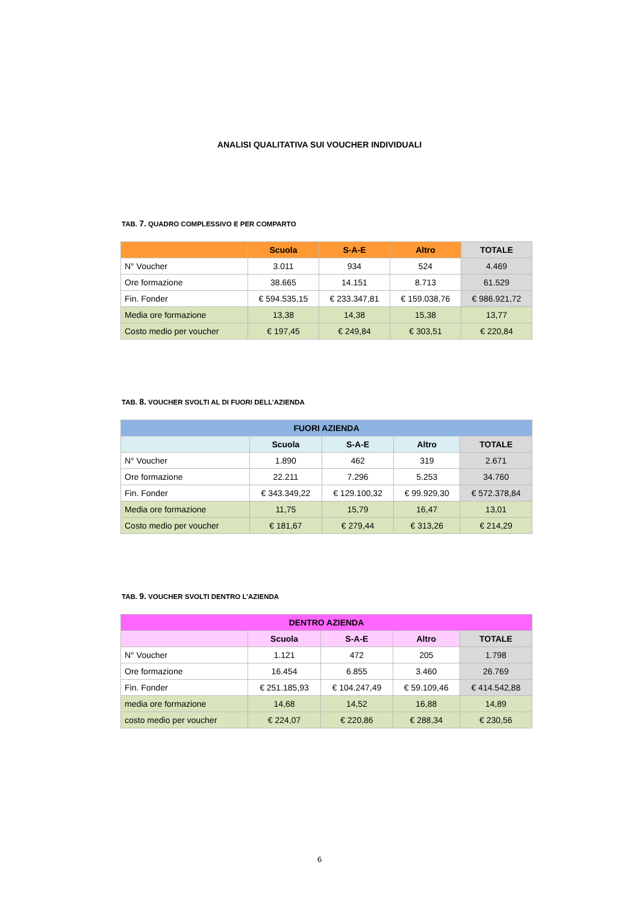ANALISI QUALITATIVA SUI VOUCHER INDIVIDUALI
TAB. 7. QUADRO COMPLESSIVO E PER COMPARTO
| | Scuola | S-A-E | Altro | TOTALE |
| --- | --- | --- | --- | --- |
| N° Voucher | 3.011 | 934 | 524 | 4.469 |
| Ore formazione | 38.665 | 14.151 | 8.713 | 61.529 |
| Fin. Fonder | € 594.535,15 | € 233.347,81 | € 159.038,76 | € 986.921,72 |
| Media ore formazione | 13,38 | 14,38 | 15,38 | 13,77 |
| Costo medio per voucher | € 197,45 | € 249,84 | € 303,51 | € 220,84 |
TAB. 8. VOUCHER SVOLTI AL DI FUORI DELL’AZIENDA
| FUORI AZIENDA | | | | |
| --- | --- | --- | --- | --- |
| | Scuola | S-A-E | Altro | TOTALE |
| N° Voucher | 1.890 | 462 | 319 | 2.671 |
| Ore formazione | 22.211 | 7.296 | 5.253 | 34.760 |
| Fin. Fonder | € 343.349,22 | € 129.100,32 | € 99.929,30 | € 572.378,84 |
| Media ore formazione | 11,75 | 15,79 | 16,47 | 13,01 |
| Costo medio per voucher | € 181,67 | € 279,44 | € 313,26 | € 214,29 |
TAB. 9. VOUCHER SVOLTI DENTRO L’AZIENDA
| DENTRO AZIENDA | | | | |
| --- | --- | --- | --- | --- |
| | Scuola | S-A-E | Altro | TOTALE |
| N° Voucher | 1.121 | 472 | 205 | 1.798 |
| Ore formazione | 16.454 | 6.855 | 3.460 | 26.769 |
| Fin. Fonder | € 251.185,93 | € 104.247,49 | € 59.109,46 | € 414.542,88 |
| media ore formazione | 14,68 | 14,52 | 16,88 | 14,89 |
| costo medio per voucher | € 224,07 | € 220,86 | € 288,34 | € 230,56 |
6